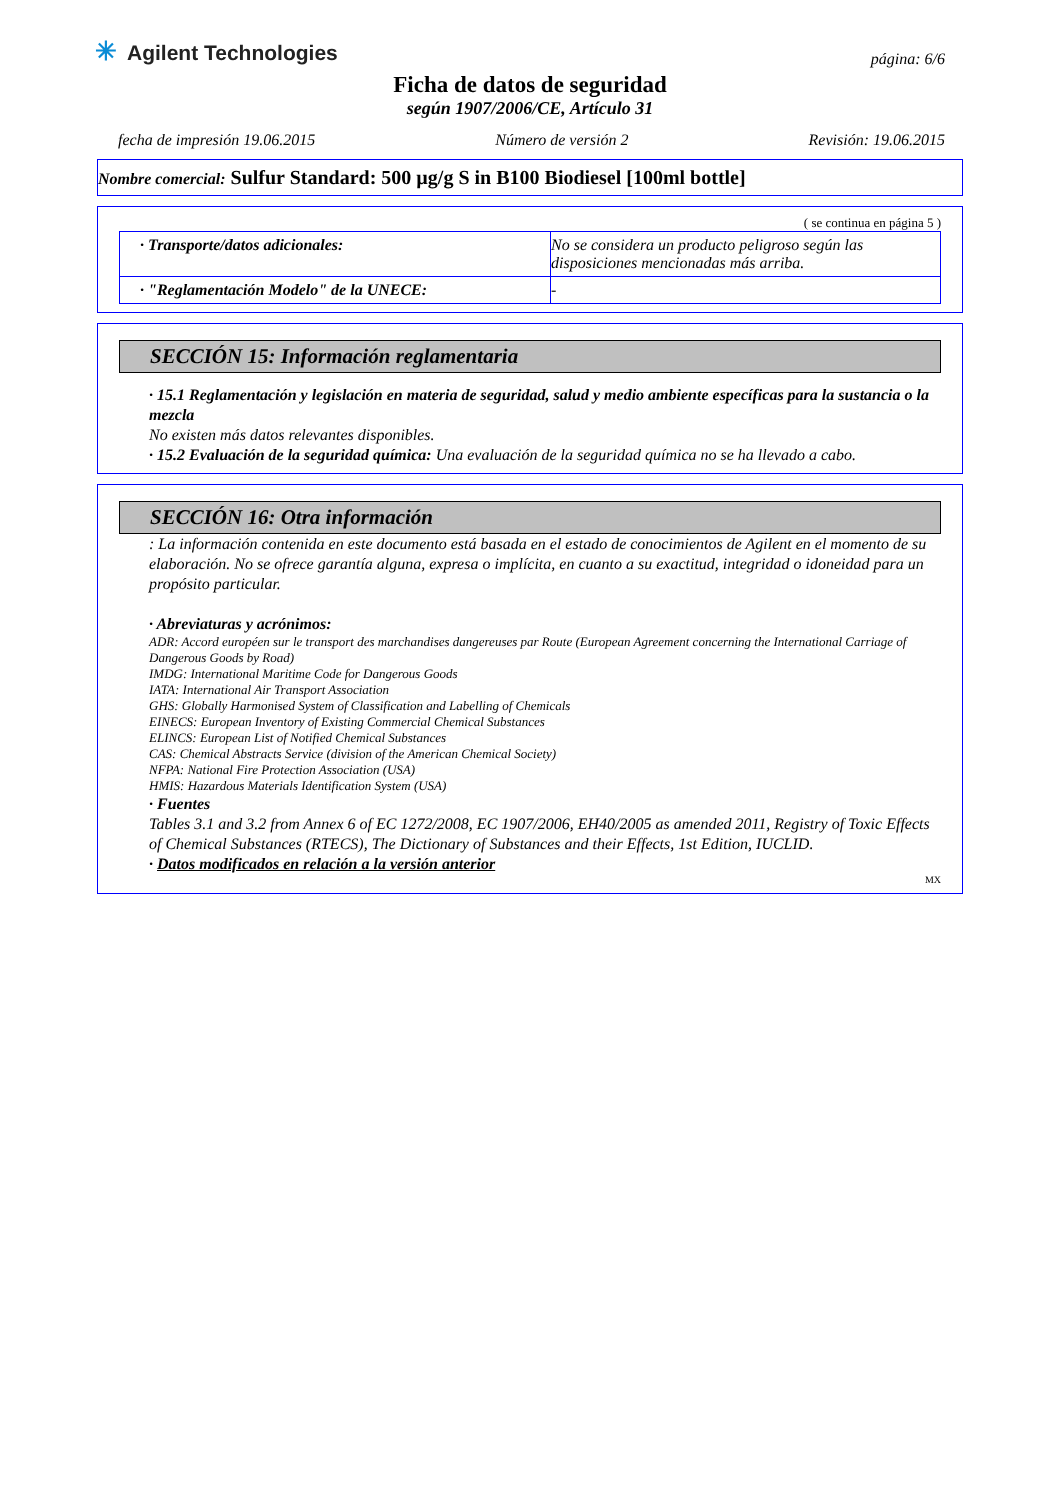✳ Agilent Technologies
página: 6/6
Ficha de datos de seguridad
según 1907/2006/CE, Artículo 31
fecha de impresión 19.06.2015 Número de versión 2 Revisión: 19.06.2015
Nombre comercial: Sulfur Standard: 500 µg/g S in B100 Biodiesel [100ml bottle]
( se continua en página 5 )
| · Transporte/datos adicionales: | No se considera un producto peligroso según las disposiciones mencionadas más arriba. |
| · "Reglamentación Modelo" de la UNECE: | - |
SECCIÓN 15: Información reglamentaria
· 15.1 Reglamentación y legislación en materia de seguridad, salud y medio ambiente específicas para la sustancia o la mezcla
No existen más datos relevantes disponibles.
· 15.2 Evaluación de la seguridad química: Una evaluación de la seguridad química no se ha llevado a cabo.
SECCIÓN 16: Otra información
: La información contenida en este documento está basada en el estado de conocimientos de Agilent en el momento de su elaboración. No se ofrece garantía alguna, expresa o implícita, en cuanto a su exactitud, integridad o idoneidad para un propósito particular.
· Abreviaturas y acrónimos:
ADR: Accord européen sur le transport des marchandises dangereuses par Route (European Agreement concerning the International Carriage of Dangerous Goods by Road)
IMDG: International Maritime Code for Dangerous Goods
IATA: International Air Transport Association
GHS: Globally Harmonised System of Classification and Labelling of Chemicals
EINECS: European Inventory of Existing Commercial Chemical Substances
ELINCS: European List of Notified Chemical Substances
CAS: Chemical Abstracts Service (division of the American Chemical Society)
NFPA: National Fire Protection Association (USA)
HMIS: Hazardous Materials Identification System (USA)
· Fuentes
Tables 3.1 and 3.2 from Annex 6 of EC 1272/2008, EC 1907/2006, EH40/2005 as amended 2011, Registry of Toxic Effects of Chemical Substances (RTECS), The Dictionary of Substances and their Effects, 1st Edition, IUCLID.
· Datos modificados en relación a la versión anterior
MX